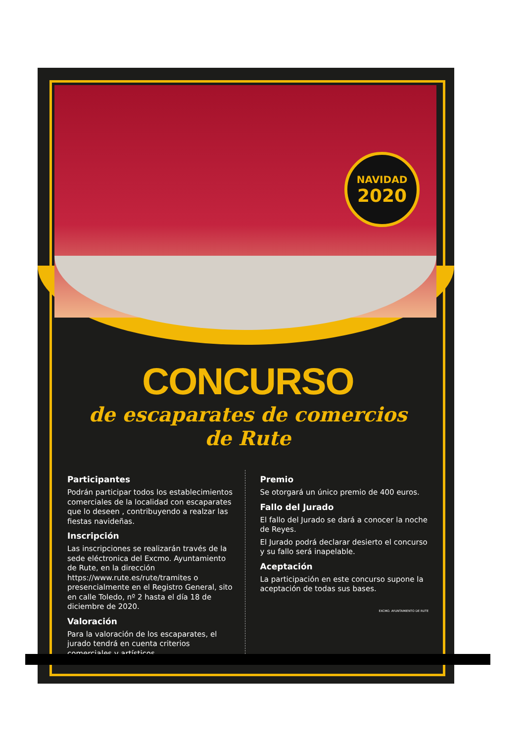NAVIDAD
2020
CONCURSO
de escaparates de comercios
de Rute
Participantes
Podrán participar todos los establecimientos comerciales de la localidad con escaparates que lo deseen , contribuyendo a realzar las fiestas navideñas.
Inscripción
Las inscripciones se realizarán través de la sede eléctronica del Excmo. Ayuntamiento de Rute, en la dirección https://www.rute.es/rute/tramites o presencialmente en el Registro General, sito en calle Toledo, nº 2 hasta el día 18 de diciembre de 2020.
Valoración
Para la valoración de los escaparates, el jurado tendrá en cuenta criterios comerciales y artísticos.
Premio
Se otorgará un único premio de 400 euros.
Fallo del Jurado
El fallo del Jurado se dará a conocer la noche de Reyes.
El Jurado podrá declarar desierto el concurso y su fallo será inapelable.
Aceptación
La participación en este concurso supone la aceptación de todas sus bases.
EXCMO. AYUNTAMIENTO DE RUTE